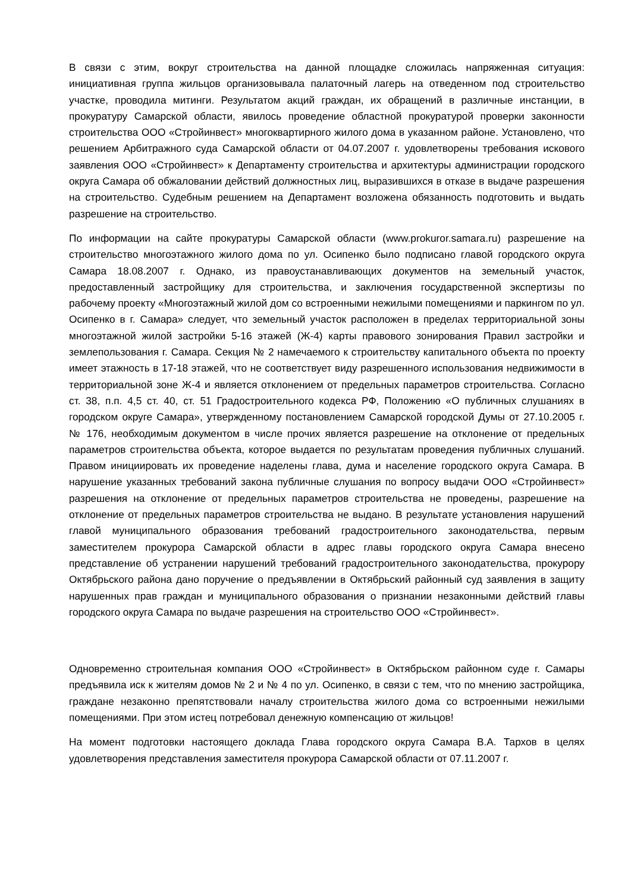В связи с этим, вокруг строительства на данной площадке сложилась напряженная ситуация: инициативная группа жильцов организовывала палаточный лагерь на отведенном под строительство участке, проводила митинги. Результатом акций граждан, их обращений в различные инстанции, в прокуратуру Самарской области, явилось проведение областной прокуратурой проверки законности строительства ООО «Стройинвест» многоквартирного жилого дома в указанном районе. Установлено, что решением Арбитражного суда Самарской области от 04.07.2007 г. удовлетворены требования искового заявления ООО «Стройинвест» к Департаменту строительства и архитектуры администрации городского округа Самара об обжаловании действий должностных лиц, выразившихся в отказе в выдаче разрешения на строительство. Судебным решением на Департамент возложена обязанность подготовить и выдать разрешение на строительство.
По информации на сайте прокуратуры Самарской области (www.prokuror.samara.ru) разрешение на строительство многоэтажного жилого дома по ул. Осипенко было подписано главой городского округа Самара 18.08.2007 г. Однако, из правоустанавливающих документов на земельный участок, предоставленный застройщику для строительства, и заключения государственной экспертизы по рабочему проекту «Многоэтажный жилой дом со встроенными нежилыми помещениями и паркингом по ул. Осипенко в г. Самара» следует, что земельный участок расположен в пределах территориальной зоны многоэтажной жилой застройки 5-16 этажей (Ж-4) карты правового зонирования Правил застройки и землепользования г. Самара. Секция № 2 намечаемого к строительству капитального объекта по проекту имеет этажность в 17-18 этажей, что не соответствует виду разрешенного использования недвижимости в территориальной зоне Ж-4 и является отклонением от предельных параметров строительства. Согласно ст. 38, п.п. 4,5 ст. 40, ст. 51 Градостроительного кодекса РФ, Положению «О публичных слушаниях в городском округе Самара», утвержденному постановлением Самарской городской Думы от 27.10.2005 г. № 176, необходимым документом в числе прочих является разрешение на отклонение от предельных параметров строительства объекта, которое выдается по результатам проведения публичных слушаний. Правом инициировать их проведение наделены глава, дума и население городского округа Самара. В нарушение указанных требований закона публичные слушания по вопросу выдачи ООО «Стройинвест» разрешения на отклонение от предельных параметров строительства не проведены, разрешение на отклонение от предельных параметров строительства не выдано. В результате установления нарушений главой муниципального образования требований градостроительного законодательства, первым заместителем прокурора Самарской области в адрес главы городского округа Самара внесено представление об устранении нарушений требований градостроительного законодательства, прокурору Октябрьского района дано поручение о предъявлении в Октябрьский районный суд заявления в защиту нарушенных прав граждан и муниципального образования о признании незаконными действий главы городского округа Самара по выдаче разрешения на строительство ООО «Стройинвест».
Одновременно строительная компания ООО «Стройинвест» в Октябрьском районном суде г. Самары предъявила иск к жителям домов № 2 и № 4 по ул. Осипенко, в связи с тем, что по мнению застройщика, граждане незаконно препятствовали началу строительства жилого дома со встроенными нежилыми помещениями. При этом истец потребовал денежную компенсацию от жильцов!
На момент подготовки настоящего доклада Глава городского округа Самара В.А. Тархов в целях удовлетворения представления заместителя прокурора Самарской области от 07.11.2007 г.